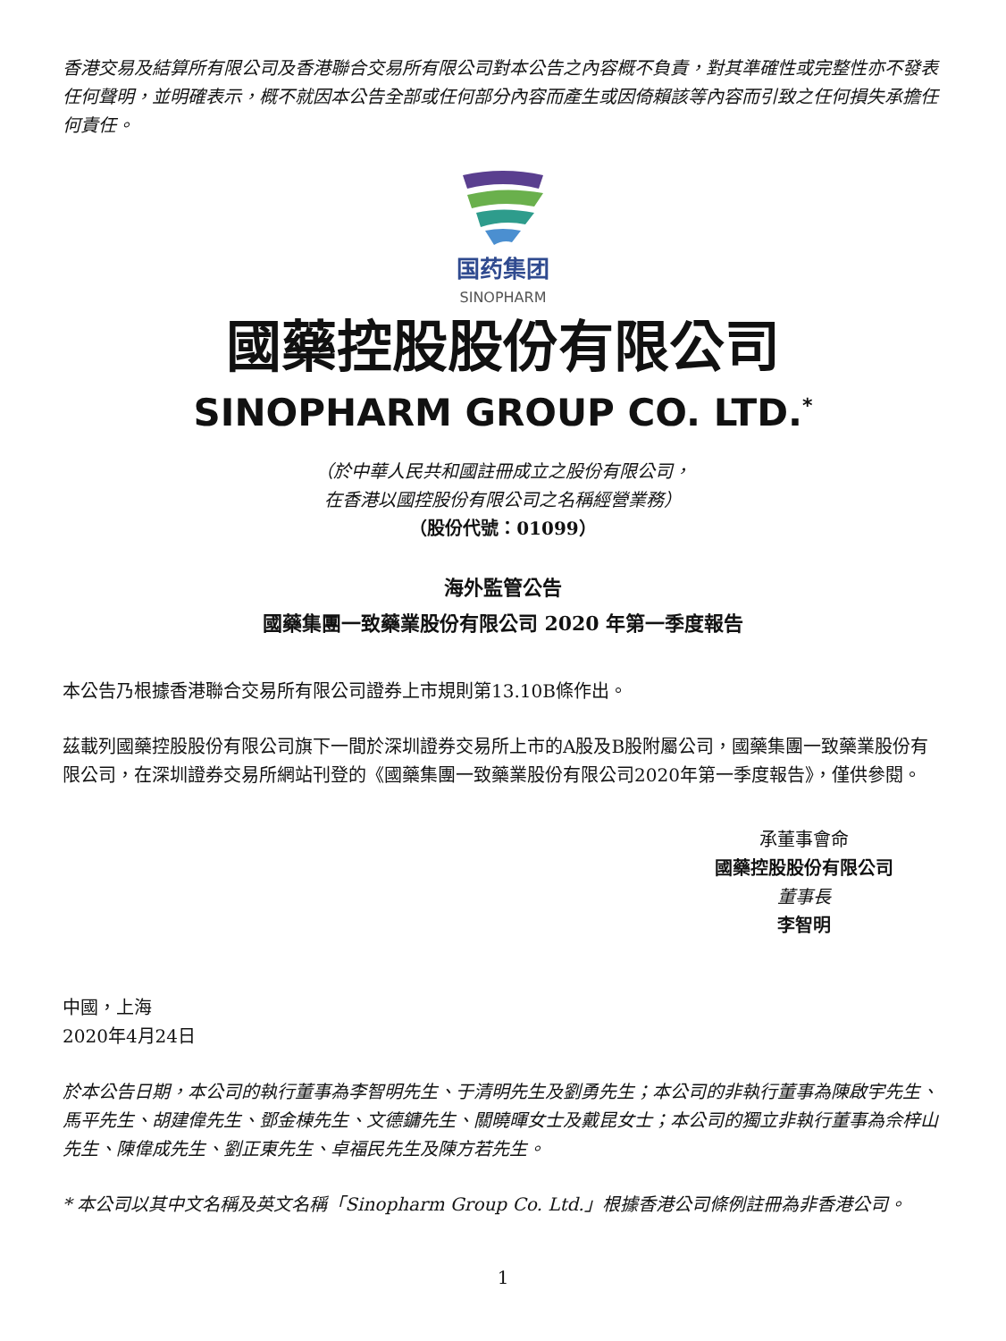香港交易及結算所有限公司及香港聯合交易所有限公司對本公告之內容概不負責，對其準確性或完整性亦不發表任何聲明，並明確表示，概不就因本公告全部或任何部分內容而產生或因倚賴該等內容而引致之任何損失承擔任何責任。
国药集团
SINOPHARM
國藥控股股份有限公司
SINOPHARM GROUP CO. LTD.<sup>*</sup>
（於中華人民共和國註冊成立之股份有限公司，
在香港以國控股份有限公司之名稱經營業務）
（股份代號：01099）
海外監管公告
國藥集團一致藥業股份有限公司 2020 年第一季度報告
本公告乃根據香港聯合交易所有限公司證券上市規則第13.10B條作出。
茲載列國藥控股股份有限公司旗下一間於深圳證券交易所上市的A股及B股附屬公司，國藥集團一致藥業股份有限公司，在深圳證券交易所網站刊登的《國藥集團一致藥業股份有限公司2020年第一季度報告》，僅供參閱。
承董事會命
國藥控股股份有限公司
董事長
李智明
中國，上海
2020年4月24日
於本公告日期，本公司的執行董事為李智明先生、于清明先生及劉勇先生；本公司的非執行董事為陳啟宇先生、馬平先生、胡建偉先生、鄧金棟先生、文德鏞先生、關曉暉女士及戴昆女士；本公司的獨立非執行董事為佘梓山先生、陳偉成先生、劉正東先生、卓福民先生及陳方若先生。
* 本公司以其中文名稱及英文名稱「Sinopharm Group Co. Ltd.」根據香港公司條例註冊為非香港公司。
1